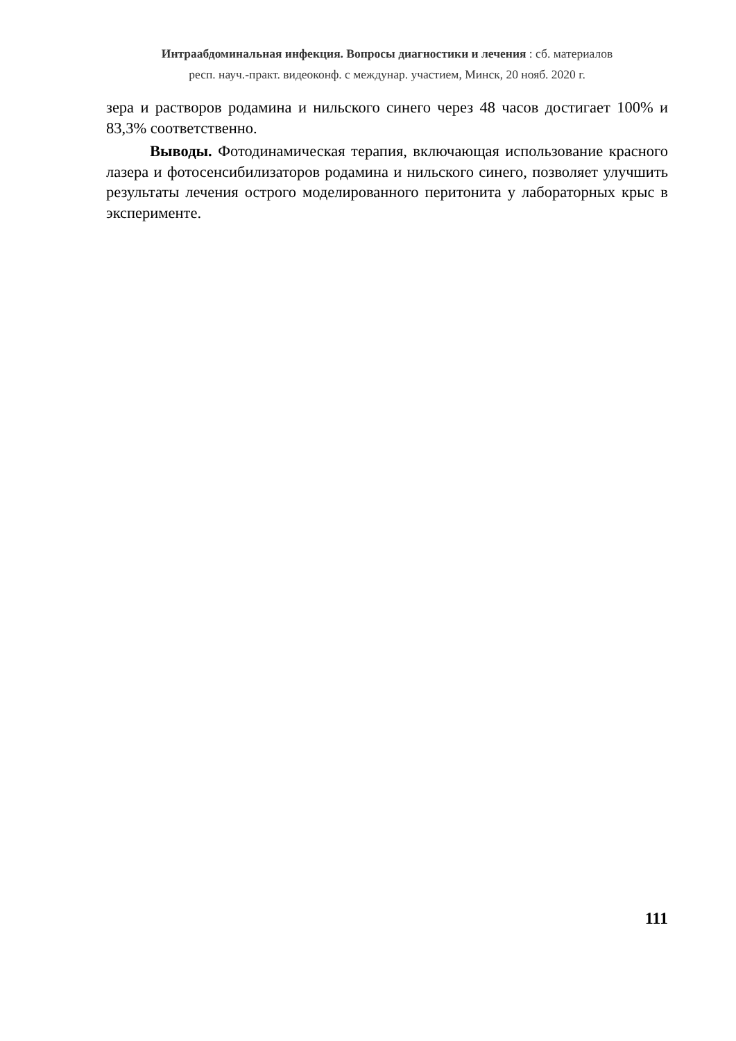Интраабдоминальная инфекция. Вопросы диагностики и лечения : сб. материалов
респ. науч.-практ. видеоконф. с междунар. участием, Минск, 20 нояб. 2020 г.
зера и растворов родамина и нильского синего через 48 часов достигает 100% и 83,3% соответственно.
Выводы. Фотодинамическая терапия, включающая использование красного лазера и фотосенсибилизаторов родамина и нильского синего, позволяет улучшить результаты лечения острого моделированного перитонита у лабораторных крыс в эксперименте.
111